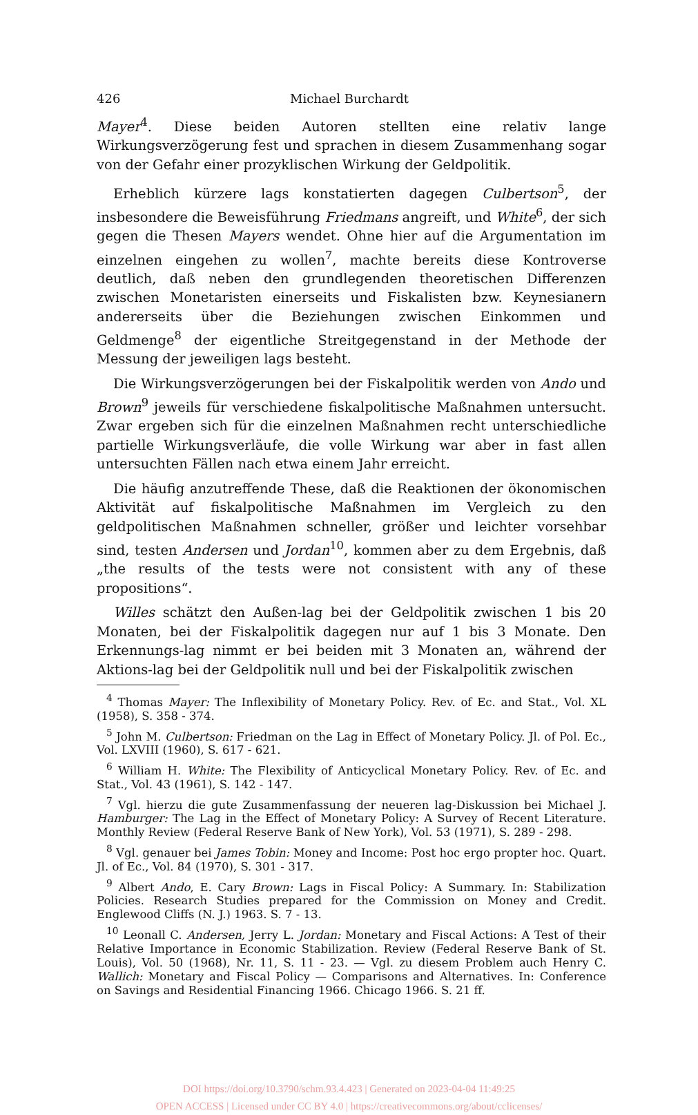426 Michael Burchardt
Mayer<sup>4</sup>. Diese beiden Autoren stellten eine relativ lange Wirkungsverzögerung fest und sprachen in diesem Zusammenhang sogar von der Gefahr einer prozyklischen Wirkung der Geldpolitik.
Erheblich kürzere lags konstatierten dagegen Culbertson<sup>5</sup>, der insbesondere die Beweisführung Friedmans angreift, und White<sup>6</sup>, der sich gegen die Thesen Mayers wendet. Ohne hier auf die Argumentation im einzelnen eingehen zu wollen<sup>7</sup>, machte bereits diese Kontroverse deutlich, daß neben den grundlegenden theoretischen Differenzen zwischen Monetaristen einerseits und Fiskalisten bzw. Keynesianern andererseits über die Beziehungen zwischen Einkommen und Geldmenge<sup>8</sup> der eigentliche Streitgegenstand in der Methode der Messung der jeweiligen lags besteht.
Die Wirkungsverzögerungen bei der Fiskalpolitik werden von Ando und Brown<sup>9</sup> jeweils für verschiedene fiskalpolitische Maßnahmen untersucht. Zwar ergeben sich für die einzelnen Maßnahmen recht unterschiedliche partielle Wirkungsverläufe, die volle Wirkung war aber in fast allen untersuchten Fällen nach etwa einem Jahr erreicht.
Die häufig anzutreffende These, daß die Reaktionen der ökonomischen Aktivität auf fiskalpolitische Maßnahmen im Vergleich zu den geldpolitischen Maßnahmen schneller, größer und leichter vorsehbar sind, testen Andersen und Jordan<sup>10</sup>, kommen aber zu dem Ergebnis, daß „the results of the tests were not consistent with any of these propositions“.
Willes schätzt den Außen-lag bei der Geldpolitik zwischen 1 bis 20 Monaten, bei der Fiskalpolitik dagegen nur auf 1 bis 3 Monate. Den Erkennungs-lag nimmt er bei beiden mit 3 Monaten an, während der Aktions-lag bei der Geldpolitik null und bei der Fiskalpolitik zwischen
<sup>4</sup> Thomas Mayer: The Inflexibility of Monetary Policy. Rev. of Ec. and Stat., Vol. XL (1958), S. 358 - 374.
<sup>5</sup> John M. Culbertson: Friedman on the Lag in Effect of Monetary Policy. Jl. of Pol. Ec., Vol. LXVIII (1960), S. 617 - 621.
<sup>6</sup> William H. White: The Flexibility of Anticyclical Monetary Policy. Rev. of Ec. and Stat., Vol. 43 (1961), S. 142 - 147.
<sup>7</sup> Vgl. hierzu die gute Zusammenfassung der neueren lag-Diskussion bei Michael J. Hamburger: The Lag in the Effect of Monetary Policy: A Survey of Recent Literature. Monthly Review (Federal Reserve Bank of New York), Vol. 53 (1971), S. 289 - 298.
<sup>8</sup> Vgl. genauer bei James Tobin: Money and Income: Post hoc ergo propter hoc. Quart. Jl. of Ec., Vol. 84 (1970), S. 301 - 317.
<sup>9</sup> Albert Ando, E. Cary Brown: Lags in Fiscal Policy: A Summary. In: Stabilization Policies. Research Studies prepared for the Commission on Money and Credit. Englewood Cliffs (N. J.) 1963. S. 7 - 13.
<sup>10</sup> Leonall C. Andersen, Jerry L. Jordan: Monetary and Fiscal Actions: A Test of their Relative Importance in Economic Stabilization. Review (Federal Reserve Bank of St. Louis), Vol. 50 (1968), Nr. 11, S. 11 - 23. — Vgl. zu diesem Problem auch Henry C. Wallich: Monetary and Fiscal Policy — Comparisons and Alternatives. In: Conference on Savings and Residential Financing 1966. Chicago 1966. S. 21 ff.
DOI https://doi.org/10.3790/schm.93.4.423 | Generated on 2023-04-04 11:49:25
OPEN ACCESS | Licensed under CC BY 4.0 | https://creativecommons.org/about/cclicenses/